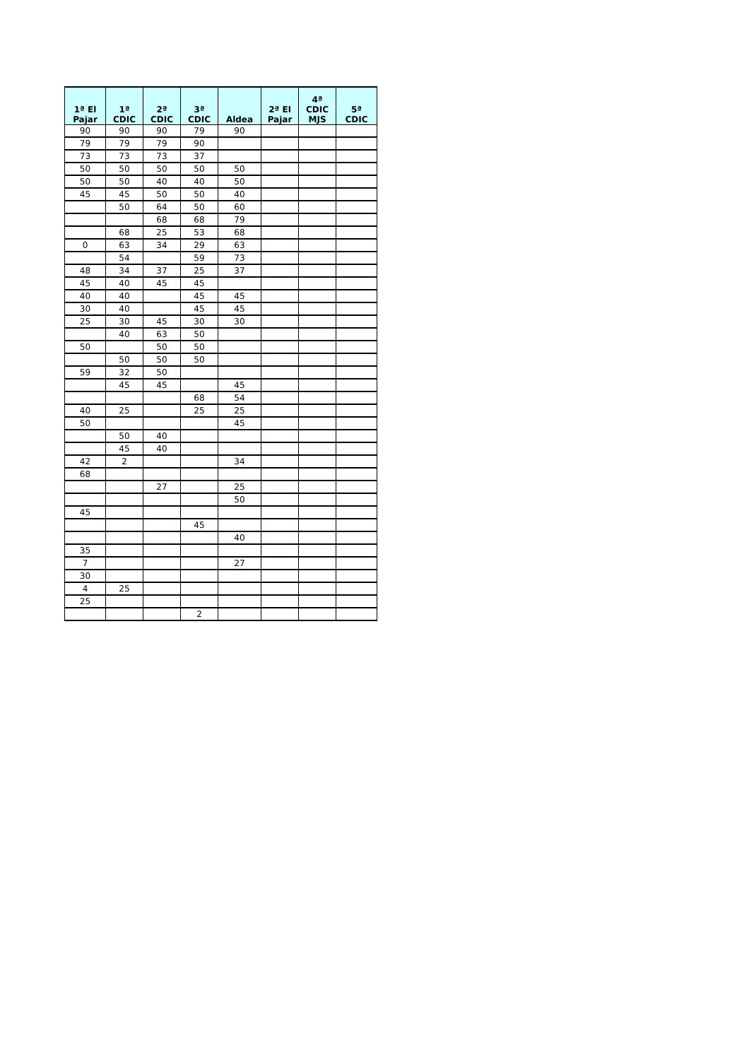| 1ª El Pajar | 1ª CDIC | 2ª CDIC | 3ª CDIC | Aldea | 2ª El Pajar | 4ª CDIC MJS | 5ª CDIC |
| --- | --- | --- | --- | --- | --- | --- | --- |
| 90 | 90 | 90 | 79 | 90 | | | |
| 79 | 79 | 79 | 90 | | | | |
| 73 | 73 | 73 | 37 | | | | |
| 50 | 50 | 50 | 50 | 50 | | | |
| 50 | 50 | 40 | 40 | 50 | | | |
| 45 | 45 | 50 | 50 | 40 | | | |
| | 50 | 64 | 50 | 60 | | | |
| | | 68 | 68 | 79 | | | |
| | 68 | 25 | 53 | 68 | | | |
| 0 | 63 | 34 | 29 | 63 | | | |
| | 54 | | 59 | 73 | | | |
| 48 | 34 | 37 | 25 | 37 | | | |
| 45 | 40 | 45 | 45 | | | | |
| 40 | 40 | | 45 | 45 | | | |
| 30 | 40 | | 45 | 45 | | | |
| 25 | 30 | 45 | 30 | 30 | | | |
| | 40 | 63 | 50 | | | | |
| 50 | | 50 | 50 | | | | |
| | 50 | 50 | 50 | | | | |
| 59 | 32 | 50 | | | | | |
| | 45 | 45 | | 45 | | | |
| | | | 68 | 54 | | | |
| 40 | 25 | | 25 | 25 | | | |
| 50 | | | | 45 | | | |
| | 50 | 40 | | | | | |
| | 45 | 40 | | | | | |
| 42 | 2 | | | 34 | | | |
| 68 | | | | | | | |
| | | 27 | | 25 | | | |
| | | | | 50 | | | |
| 45 | | | | | | | |
| | | | 45 | | | | |
| | | | | 40 | | | |
| 35 | | | | | | | |
| 7 | | | | 27 | | | |
| 30 | | | | | | | |
| 4 | 25 | | | | | | |
| 25 | | | | | | | |
| | | | 2 | | | | |